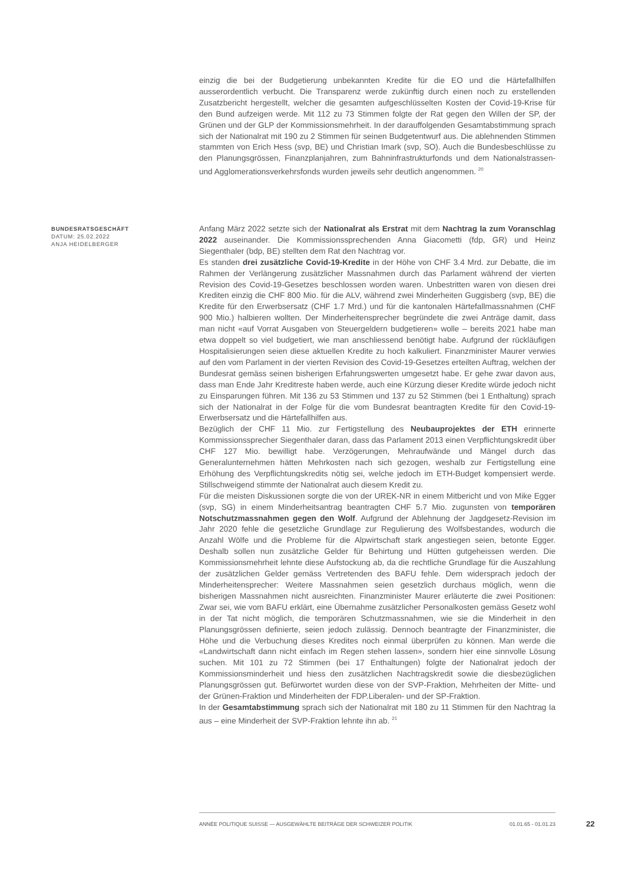einzig die bei der Budgetierung unbekannten Kredite für die EO und die Härtefallhilfen ausserordentlich verbucht. Die Transparenz werde zukünftig durch einen noch zu erstellenden Zusatzbericht hergestellt, welcher die gesamten aufgeschlüsselten Kosten der Covid-19-Krise für den Bund aufzeigen werde. Mit 112 zu 73 Stimmen folgte der Rat gegen den Willen der SP, der Grünen und der GLP der Kommissionsmehrheit. In der darauffolgenden Gesamtabstimmung sprach sich der Nationalrat mit 190 zu 2 Stimmen für seinen Budgetentwurf aus. Die ablehnenden Stimmen stammten von Erich Hess (svp, BE) und Christian Imark (svp, SO). Auch die Bundesbeschlüsse zu den Planungsgrössen, Finanzplanjahren, zum Bahninfrastrukturfonds und dem Nationalstrassen- und Agglomerationsverkehrsfonds wurden jeweils sehr deutlich angenommen. <sup>20</sup>
BUNDESRATSGESCHÄFT
DATUM: 25.02.2022
ANJA HEIDELBERGER
Anfang März 2022 setzte sich der Nationalrat als Erstrat mit dem Nachtrag Ia zum Voranschlag 2022 auseinander. Die Kommissionssprechenden Anna Giacometti (fdp, GR) und Heinz Siegenthaler (bdp, BE) stellten dem Rat den Nachtrag vor.
Es standen drei zusätzliche Covid-19-Kredite in der Höhe von CHF 3.4 Mrd. zur Debatte, die im Rahmen der Verlängerung zusätzlicher Massnahmen durch das Parlament während der vierten Revision des Covid-19-Gesetzes beschlossen worden waren. Unbestritten waren von diesen drei Krediten einzig die CHF 800 Mio. für die ALV, während zwei Minderheiten Guggisberg (svp, BE) die Kredite für den Erwerbsersatz (CHF 1.7 Mrd.) und für die kantonalen Härtefallmassnahmen (CHF 900 Mio.) halbieren wollten. Der Minderheitensprecher begründete die zwei Anträge damit, dass man nicht «auf Vorrat Ausgaben von Steuergeldern budgetieren» wolle – bereits 2021 habe man etwa doppelt so viel budgetiert, wie man anschliessend benötigt habe. Aufgrund der rückläufigen Hospitalisierungen seien diese aktuellen Kredite zu hoch kalkuliert. Finanzminister Maurer verwies auf den vom Parlament in der vierten Revision des Covid-19-Gesetzes erteilten Auftrag, welchen der Bundesrat gemäss seinen bisherigen Erfahrungswerten umgesetzt habe. Er gehe zwar davon aus, dass man Ende Jahr Kreditreste haben werde, auch eine Kürzung dieser Kredite würde jedoch nicht zu Einsparungen führen. Mit 136 zu 53 Stimmen und 137 zu 52 Stimmen (bei 1 Enthaltung) sprach sich der Nationalrat in der Folge für die vom Bundesrat beantragten Kredite für den Covid-19-Erwerbsersatz und die Härtefallhilfen aus.
Bezüglich der CHF 11 Mio. zur Fertigstellung des Neubauprojektes der ETH erinnerte Kommissionssprecher Siegenthaler daran, dass das Parlament 2013 einen Verpflichtungskredit über CHF 127 Mio. bewilligt habe. Verzögerungen, Mehraufwände und Mängel durch das Generalunternehmen hätten Mehrkosten nach sich gezogen, weshalb zur Fertigstellung eine Erhöhung des Verpflichtungskredits nötig sei, welche jedoch im ETH-Budget kompensiert werde. Stillschweigend stimmte der Nationalrat auch diesem Kredit zu.
Für die meisten Diskussionen sorgte die von der UREK-NR in einem Mitbericht und von Mike Egger (svp, SG) in einem Minderheitsantrag beantragten CHF 5.7 Mio. zugunsten von temporären Notschutzmassnahmen gegen den Wolf. Aufgrund der Ablehnung der Jagdgesetz-Revision im Jahr 2020 fehle die gesetzliche Grundlage zur Regulierung des Wolfsbestandes, wodurch die Anzahl Wölfe und die Probleme für die Alpwirtschaft stark angestiegen seien, betonte Egger. Deshalb sollen nun zusätzliche Gelder für Behirtung und Hütten gutgeheissen werden. Die Kommissionsmehrheit lehnte diese Aufstockung ab, da die rechtliche Grundlage für die Auszahlung der zusätzlichen Gelder gemäss Vertretenden des BAFU fehle. Dem widersprach jedoch der Minderheitensprecher: Weitere Massnahmen seien gesetzlich durchaus möglich, wenn die bisherigen Massnahmen nicht ausreichten. Finanzminister Maurer erläuterte die zwei Positionen: Zwar sei, wie vom BAFU erklärt, eine Übernahme zusätzlicher Personalkosten gemäss Gesetz wohl in der Tat nicht möglich, die temporären Schutzmassnahmen, wie sie die Minderheit in den Planungsgrössen definierte, seien jedoch zulässig. Dennoch beantragte der Finanzminister, die Höhe und die Verbuchung dieses Kredites noch einmal überprüfen zu können. Man werde die «Landwirtschaft dann nicht einfach im Regen stehen lassen», sondern hier eine sinnvolle Lösung suchen. Mit 101 zu 72 Stimmen (bei 17 Enthaltungen) folgte der Nationalrat jedoch der Kommissionsminderheit und hiess den zusätzlichen Nachtragskredit sowie die diesbezüglichen Planungsgrössen gut. Befürwortet wurden diese von der SVP-Fraktion, Mehrheiten der Mitte- und der Grünen-Fraktion und Minderheiten der FDP.Liberalen- und der SP-Fraktion.
In der Gesamtabstimmung sprach sich der Nationalrat mit 180 zu 11 Stimmen für den Nachtrag Ia aus – eine Minderheit der SVP-Fraktion lehnte ihn ab. <sup>21</sup>
ANNÉE POLITIQUE SUISSE — AUSGEWÄHLTE BEITRÄGE DER SCHWEIZER POLITIK 01.01.65 - 01.01.23
22